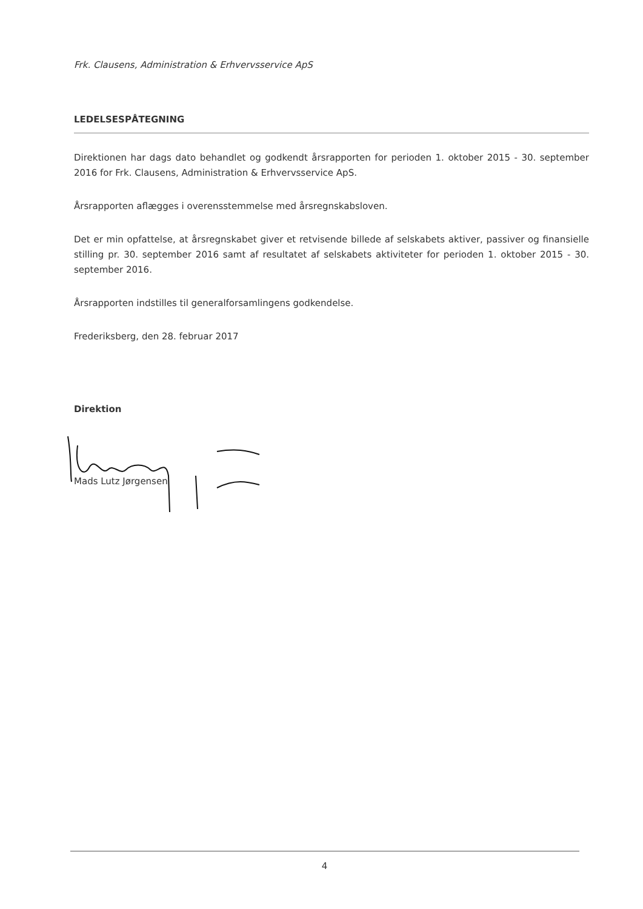Frk. Clausens, Administration & Erhvervsservice ApS
LEDELSESPÅTEGNING
Direktionen har dags dato behandlet og godkendt årsrapporten for perioden 1. oktober 2015 - 30. september 2016 for Frk. Clausens, Administration & Erhvervsservice ApS.
Årsrapporten aflægges i overensstemmelse med årsregnskabsloven.
Det er min opfattelse, at årsregnskabet giver et retvisende billede af selskabets aktiver, passiver og finansielle stilling pr. 30. september 2016 samt af resultatet af selskabets aktiviteter for perioden 1. oktober 2015 - 30. september 2016.
Årsrapporten indstilles til generalforsamlingens godkendelse.
Frederiksberg, den 28. februar 2017
Direktion
Mads Lutz Jørgensen
4